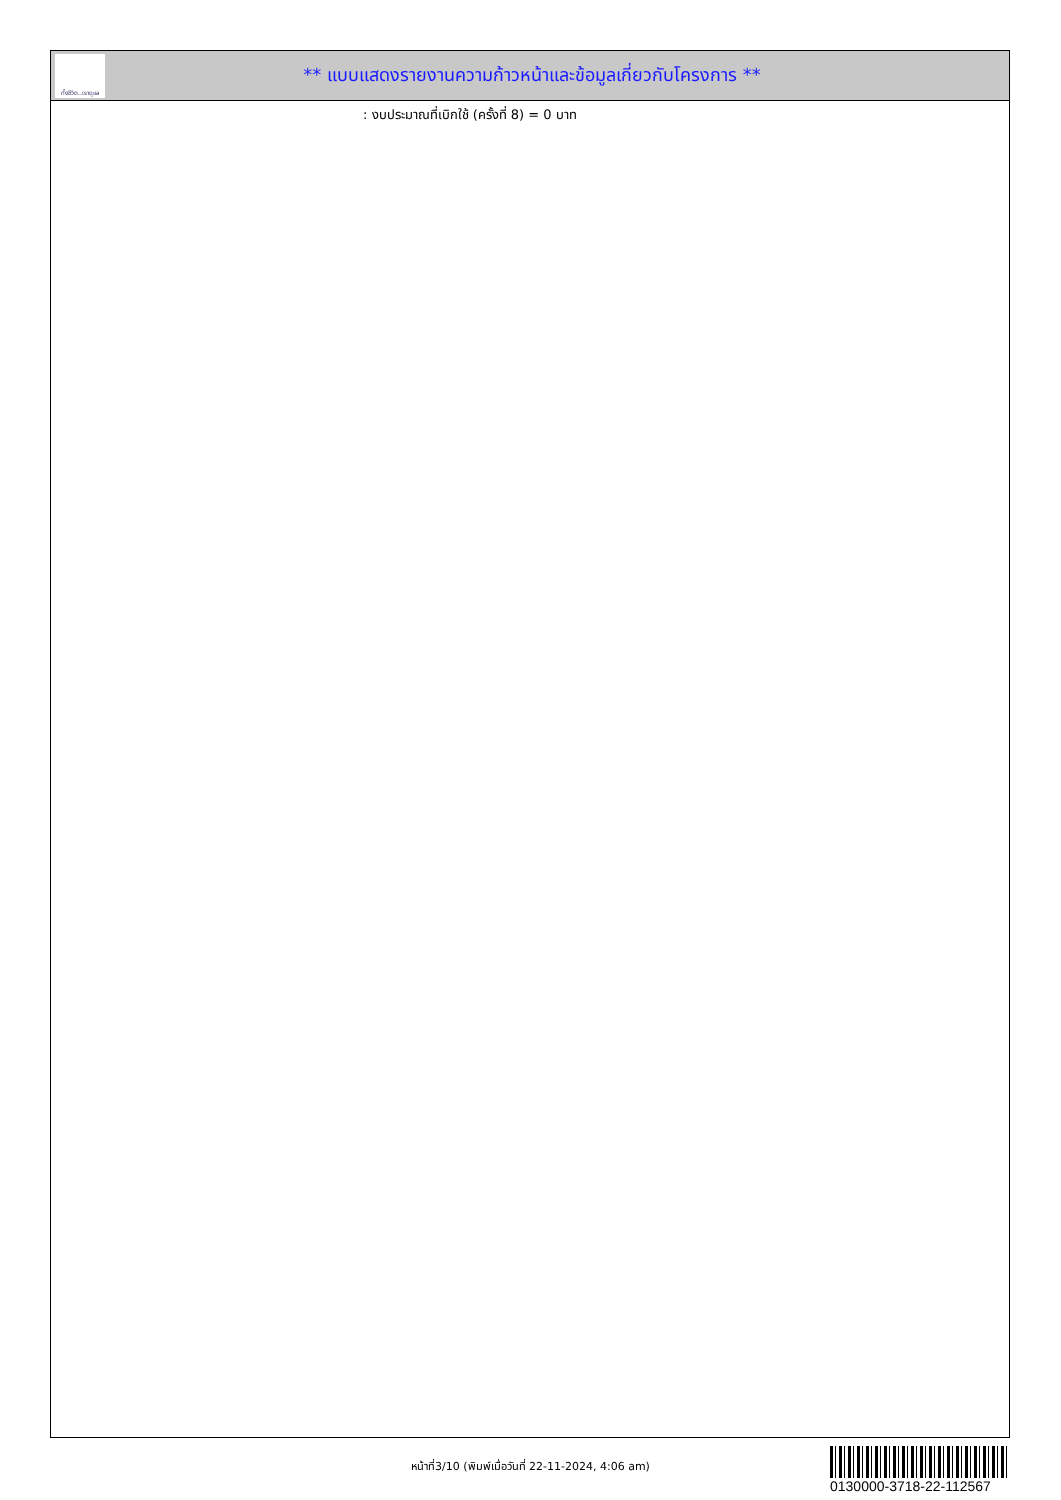ทั้งชีวิต..เราดูแล
** แบบแสดงรายงานความก้าวหน้าและข้อมูลเกี่ยวกับโครงการ **
: งบประมาณที่เบิกใช้ (ครั้งที่ 8) = 0 บาท
หน้าที่3/10 (พิมพ์เมื่อวันที่ 22-11-2024, 4:06 am)
0130000-3718-22-112567